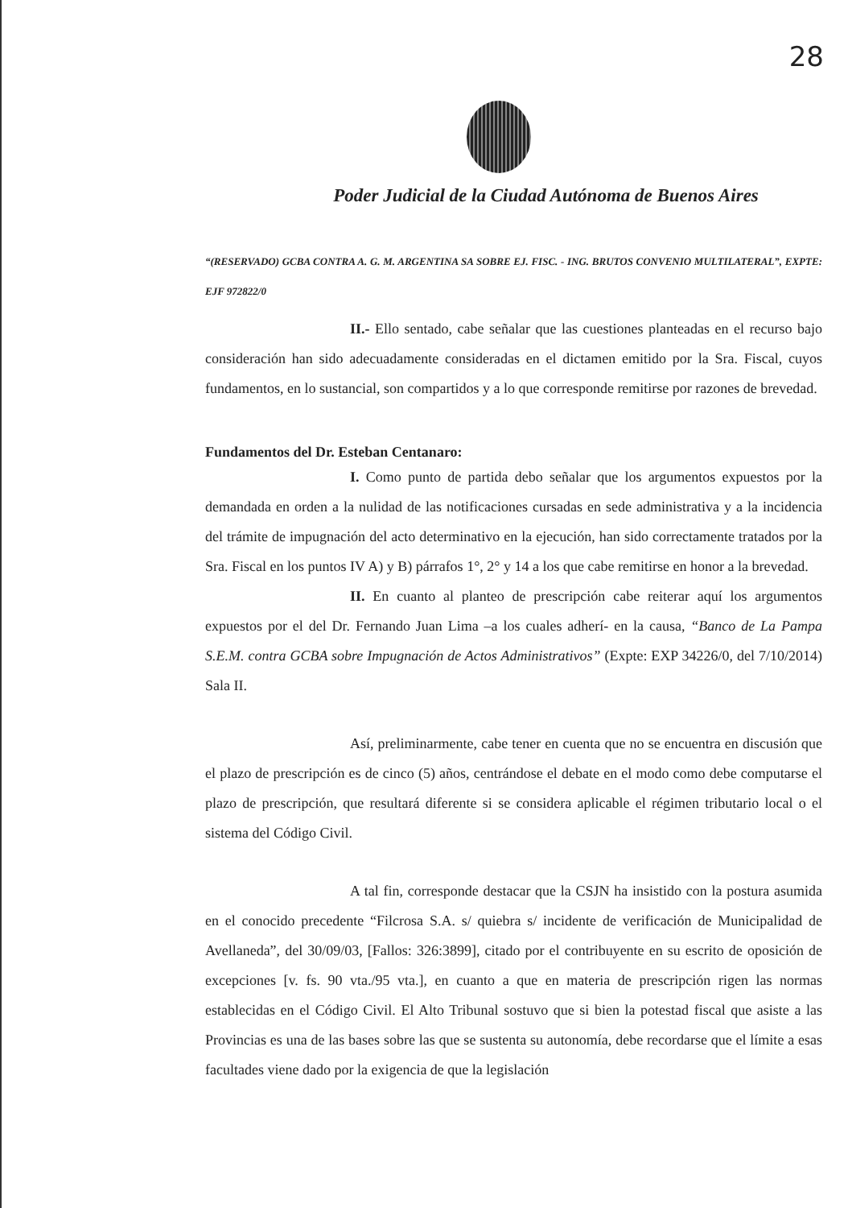28
Poder Judicial de la Ciudad Autónoma de Buenos Aires
“(RESERVADO) GCBA CONTRA A. G. M. ARGENTINA SA SOBRE EJ. FISC. - ING. BRUTOS CONVENIO MULTILATERAL”, EXPTE: EJF 972822/0
II.- Ello sentado, cabe señalar que las cuestiones planteadas en el recurso bajo consideración han sido adecuadamente consideradas en el dictamen emitido por la Sra. Fiscal, cuyos fundamentos, en lo sustancial, son compartidos y a lo que corresponde remitirse por razones de brevedad.
Fundamentos del Dr. Esteban Centanaro:
I. Como punto de partida debo señalar que los argumentos expuestos por la demandada en orden a la nulidad de las notificaciones cursadas en sede administrativa y a la incidencia del trámite de impugnación del acto determinativo en la ejecución, han sido correctamente tratados por la Sra. Fiscal en los puntos IV A) y B) párrafos 1°, 2° y 14 a los que cabe remitirse en honor a la brevedad.
II. En cuanto al planteo de prescripción cabe reiterar aquí los argumentos expuestos por el del Dr. Fernando Juan Lima –a los cuales adherí- en la causa, “Banco de La Pampa S.E.M. contra GCBA sobre Impugnación de Actos Administrativos” (Expte: EXP 34226/0, del 7/10/2014) Sala II.
Así, preliminarmente, cabe tener en cuenta que no se encuentra en discusión que el plazo de prescripción es de cinco (5) años, centrándose el debate en el modo como debe computarse el plazo de prescripción, que resultará diferente si se considera aplicable el régimen tributario local o el sistema del Código Civil.
A tal fin, corresponde destacar que la CSJN ha insistido con la postura asumida en el conocido precedente “Filcrosa S.A. s/ quiebra s/ incidente de verificación de Municipalidad de Avellaneda”, del 30/09/03, [Fallos: 326:3899], citado por el contribuyente en su escrito de oposición de excepciones [v. fs. 90 vta./95 vta.], en cuanto a que en materia de prescripción rigen las normas establecidas en el Código Civil. El Alto Tribunal sostuvo que si bien la potestad fiscal que asiste a las Provincias es una de las bases sobre las que se sustenta su autonomía, debe recordarse que el límite a esas facultades viene dado por la exigencia de que la legislación